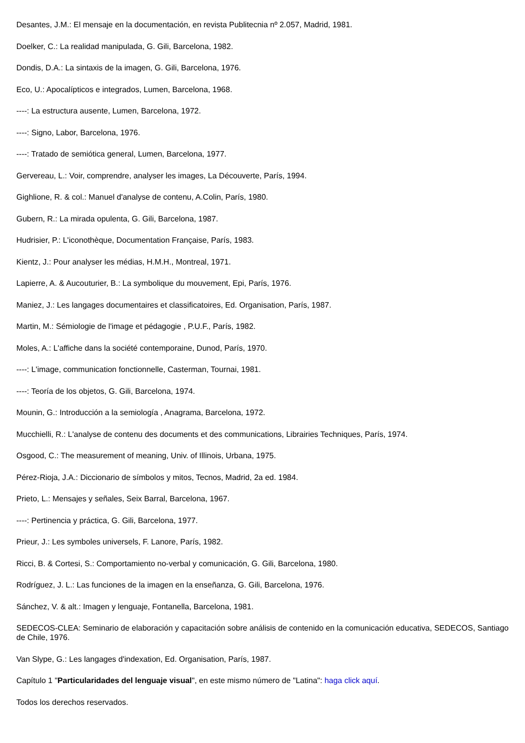Desantes, J.M.: El mensaje en la documentación, en revista Publitecnia nº 2.057, Madrid, 1981.
Doelker, C.: La realidad manipulada, G. Gili, Barcelona, 1982.
Dondis, D.A.: La sintaxis de la imagen, G. Gili, Barcelona, 1976.
Eco, U.: Apocalípticos e integrados, Lumen, Barcelona, 1968.
----: La estructura ausente, Lumen, Barcelona, 1972.
----: Signo, Labor, Barcelona, 1976.
----: Tratado de semiótica general, Lumen, Barcelona, 1977.
Gervereau, L.: Voir, comprendre, analyser les images, La Découverte, París, 1994.
Gighlione, R. & col.: Manuel d'analyse de contenu, A.Colin, París, 1980.
Gubern, R.: La mirada opulenta, G. Gili, Barcelona, 1987.
Hudrisier, P.: L'iconothèque, Documentation Française, París, 1983.
Kientz, J.: Pour analyser les médias, H.M.H., Montreal, 1971.
Lapierre, A. & Aucouturier, B.: La symbolique du mouvement, Epi, París, 1976.
Maniez, J.: Les langages documentaires et classificatoires, Ed. Organisation, París, 1987.
Martin, M.: Sémiologie de l'image et pédagogie , P.U.F., París, 1982.
Moles, A.: L'affiche dans la société contemporaine, Dunod, París, 1970.
----: L'image, communication fonctionnelle, Casterman, Tournai, 1981.
----: Teoría de los objetos, G. Gili, Barcelona, 1974.
Mounin, G.: Introducción a la semiología , Anagrama, Barcelona, 1972.
Mucchielli, R.: L'analyse de contenu des documents et des communications, Librairies Techniques, París, 1974.
Osgood, C.: The measurement of meaning, Univ. of Illinois, Urbana, 1975.
Pérez-Rioja, J.A.: Diccionario de símbolos y mitos, Tecnos, Madrid, 2a ed. 1984.
Prieto, L.: Mensajes y señales, Seix Barral, Barcelona, 1967.
----: Pertinencia y práctica, G. Gili, Barcelona, 1977.
Prieur, J.: Les symboles universels, F. Lanore, París, 1982.
Ricci, B. & Cortesi, S.: Comportamiento no-verbal y comunicación, G. Gili, Barcelona, 1980.
Rodríguez, J. L.: Las funciones de la imagen en la enseñanza, G. Gili, Barcelona, 1976.
Sánchez, V. & alt.: Imagen y lenguaje, Fontanella, Barcelona, 1981.
SEDECOS-CLEA: Seminario de elaboración y capacitación sobre análisis de contenido en la comunicación educativa, SEDECOS, Santiago de Chile, 1976.
Van Slype, G.: Les langages d'indexation, Ed. Organisation, París, 1987.
Capítulo 1 "Particularidades del lenguaje visual", en este mismo número de "Latina": haga click aquí.
Todos los derechos reservados.